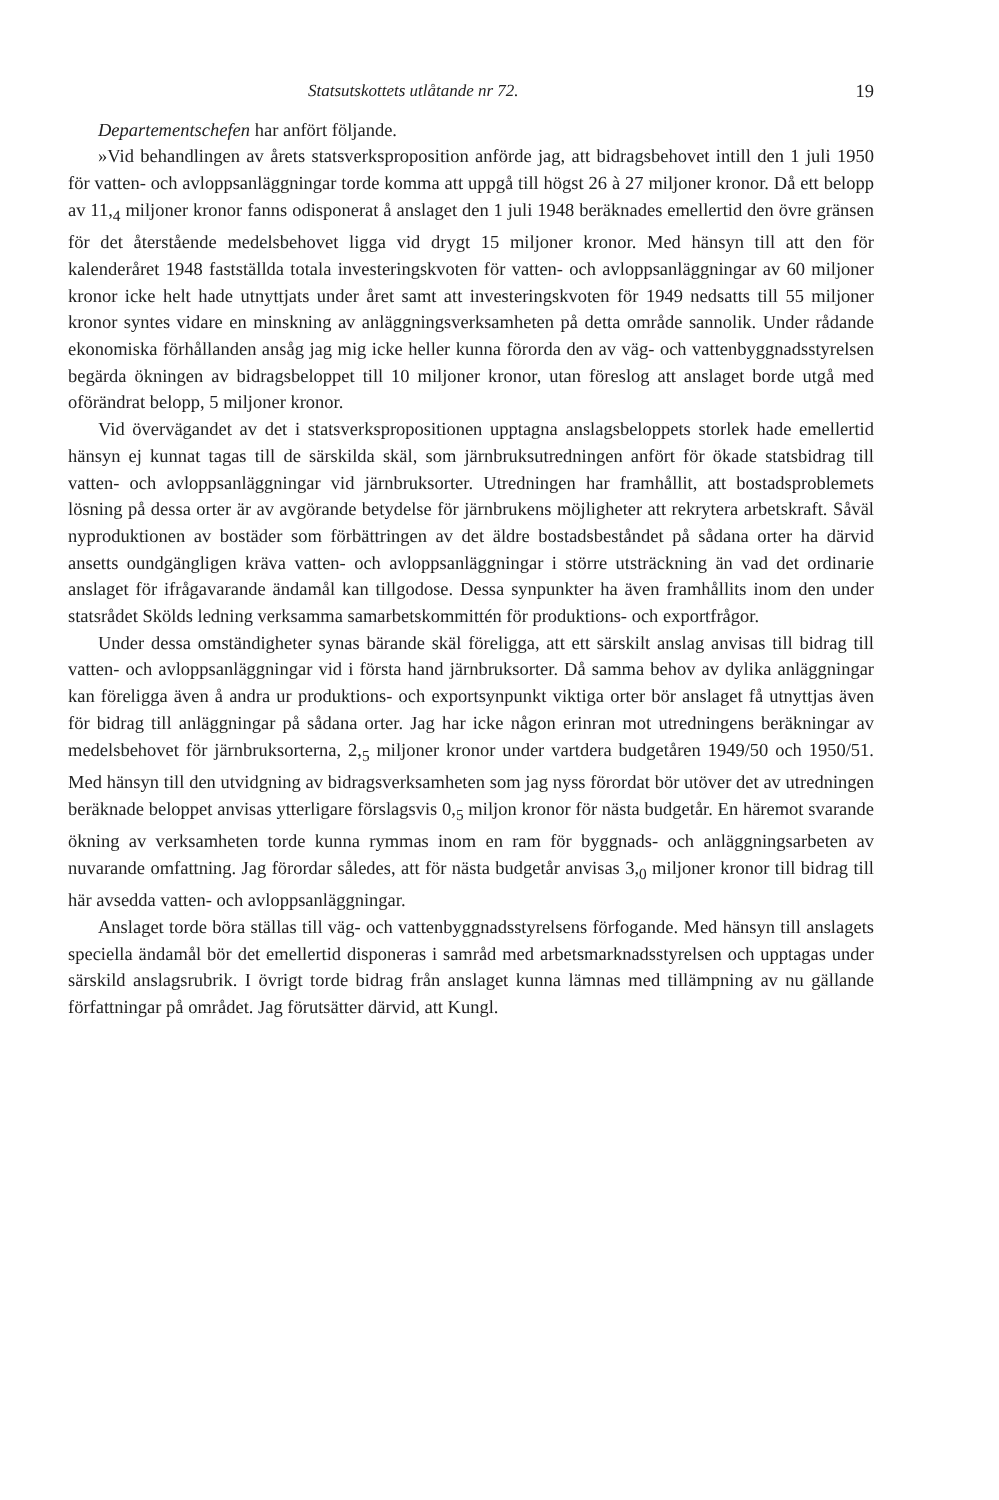Statsutskottets utlåtande nr 72. 19
Departementschefen har anfört följande.
»Vid behandlingen av årets statsverksproposition anförde jag, att bidragsbehovet intill den 1 juli 1950 för vatten- och avloppsanläggningar torde komma att uppgå till högst 26 à 27 miljoner kronor. Då ett belopp av 11,<sub>4</sub> miljoner kronor fanns odisponerat å anslaget den 1 juli 1948 beräknades emellertid den övre gränsen för det återstående medelsbehovet ligga vid drygt 15 miljoner kronor. Med hänsyn till att den för kalenderåret 1948 fastställda totala investeringskvoten för vatten- och avloppsanläggningar av 60 miljoner kronor icke helt hade utnyttjats under året samt att investeringskvoten för 1949 nedsatts till 55 miljoner kronor syntes vidare en minskning av anläggningsverksamheten på detta område sannolik. Under rådande ekonomiska förhållanden ansåg jag mig icke heller kunna förorda den av väg- och vattenbyggnadsstyrelsen begärda ökningen av bidragsbeloppet till 10 miljoner kronor, utan föreslog att anslaget borde utgå med oförändrat belopp, 5 miljoner kronor.
Vid övervägandet av det i statsverkspropositionen upptagna anslagsbeloppets storlek hade emellertid hänsyn ej kunnat tagas till de särskilda skäl, som järnbruksutredningen anfört för ökade statsbidrag till vatten- och avloppsanläggningar vid järnbruksorter. Utredningen har framhållit, att bostadsproblemets lösning på dessa orter är av avgörande betydelse för järnbrukens möjligheter att rekrytera arbetskraft. Såväl nyproduktionen av bostäder som förbättringen av det äldre bostadsbeståndet på sådana orter ha därvid ansetts oundgängligen kräva vatten- och avloppsanläggningar i större utsträckning än vad det ordinarie anslaget för ifrågavarande ändamål kan tillgodose. Dessa synpunkter ha även framhållits inom den under statsrådet Skölds ledning verksamma samarbetskommittén för produktions- och exportfrågor.
Under dessa omständigheter synas bärande skäl föreligga, att ett särskilt anslag anvisas till bidrag till vatten- och avloppsanläggningar vid i första hand järnbruksorter. Då samma behov av dylika anläggningar kan föreligga även å andra ur produktions- och exportsynpunkt viktiga orter bör anslaget få utnyttjas även för bidrag till anläggningar på sådana orter. Jag har icke någon erinran mot utredningens beräkningar av medelsbehovet för järnbruksorterna, 2,<sub>5</sub> miljoner kronor under vartdera budgetåren 1949/50 och 1950/51. Med hänsyn till den utvidgning av bidragsverksamheten som jag nyss förordat bör utöver det av utredningen beräknade beloppet anvisas ytterligare förslagsvis 0,<sub>5</sub> miljon kronor för nästa budgetår. En häremot svarande ökning av verksamheten torde kunna rymmas inom en ram för byggnads- och anläggningsarbeten av nuvarande omfattning. Jag förordar således, att för nästa budgetår anvisas 3,<sub>0</sub> miljoner kronor till bidrag till här avsedda vatten- och avloppsanläggningar.
Anslaget torde böra ställas till väg- och vattenbyggnadsstyrelsens förfogande. Med hänsyn till anslagets speciella ändamål bör det emellertid disponeras i samråd med arbetsmarknadsstyrelsen och upptagas under särskild anslagsrubrik. I övrigt torde bidrag från anslaget kunna lämnas med tillämpning av nu gällande författningar på området. Jag förutsätter därvid, att Kungl.